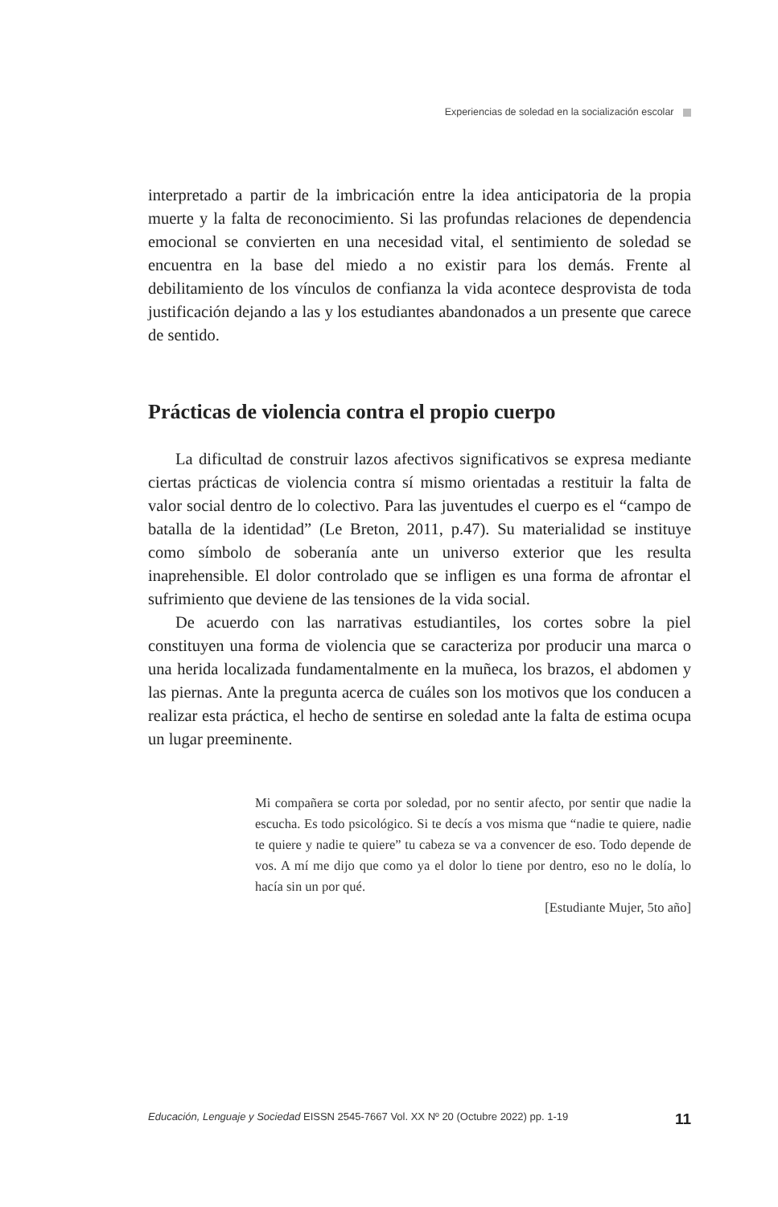Experiencias de soledad en la socialización escolar
interpretado a partir de la imbricación entre la idea anticipatoria de la propia muerte y la falta de reconocimiento. Si las profundas relaciones de dependencia emocional se convierten en una necesidad vital, el sentimiento de soledad se encuentra en la base del miedo a no existir para los demás. Frente al debilitamiento de los vínculos de confianza la vida acontece desprovista de toda justificación dejando a las y los estudiantes abandonados a un presente que carece de sentido.
Prácticas de violencia contra el propio cuerpo
La dificultad de construir lazos afectivos significativos se expresa mediante ciertas prácticas de violencia contra sí mismo orientadas a restituir la falta de valor social dentro de lo colectivo. Para las juventudes el cuerpo es el “campo de batalla de la identidad” (Le Breton, 2011, p.47). Su materialidad se instituye como símbolo de soberanía ante un universo exterior que les resulta inaprehensible. El dolor controlado que se infligen es una forma de afrontar el sufrimiento que deviene de las tensiones de la vida social.
De acuerdo con las narrativas estudiantiles, los cortes sobre la piel constituyen una forma de violencia que se caracteriza por producir una marca o una herida localizada fundamentalmente en la muñeca, los brazos, el abdomen y las piernas. Ante la pregunta acerca de cuáles son los motivos que los conducen a realizar esta práctica, el hecho de sentirse en soledad ante la falta de estima ocupa un lugar preeminente.
Mi compañera se corta por soledad, por no sentir afecto, por sentir que nadie la escucha. Es todo psicológico. Si te decís a vos misma que “nadie te quiere, nadie te quiere y nadie te quiere” tu cabeza se va a convencer de eso. Todo depende de vos. A mí me dijo que como ya el dolor lo tiene por dentro, eso no le dolía, lo hacía sin un por qué.
[Estudiante Mujer, 5to año]
Educación, Lenguaje y Sociedad EISSN 2545-7667 Vol. XX Nº 20 (Octubre 2022) pp. 1-19 11